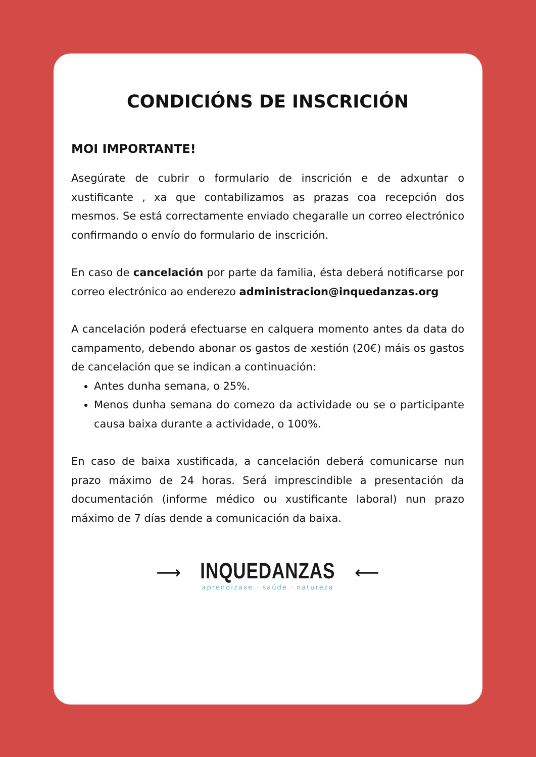CONDICIÓNS DE INSCRICIÓN
MOI IMPORTANTE!
Asegúrate de cubrir o formulario de inscrición e de adxuntar o xustificante , xa que contabilizamos as prazas coa recepción dos mesmos. Se está correctamente enviado chegaralle un correo electrónico confirmando o envío do formulario de inscrición.
En caso de cancelación por parte da familia, ésta deberá notificarse por correo electrónico ao enderezo administracion@inquedanzas.org
A cancelación poderá efectuarse en calquera momento antes da data do campamento, debendo abonar os gastos de xestión (20€) máis os gastos de cancelación que se indican a continuación:
Antes dunha semana, o 25%.
Menos dunha semana do comezo da actividade ou se o participante causa baixa durante a actividade, o 100%.
En caso de baixa xustificada, a cancelación deberá comunicarse nun prazo máximo de 24 horas. Será imprescindible a presentación da documentación (informe médico ou xustificante laboral) nun prazo máximo de 7 días dende a comunicación da baixa.
⟶ INQUEDANZAS ⟵
aprendizaxe · saúde · natureza